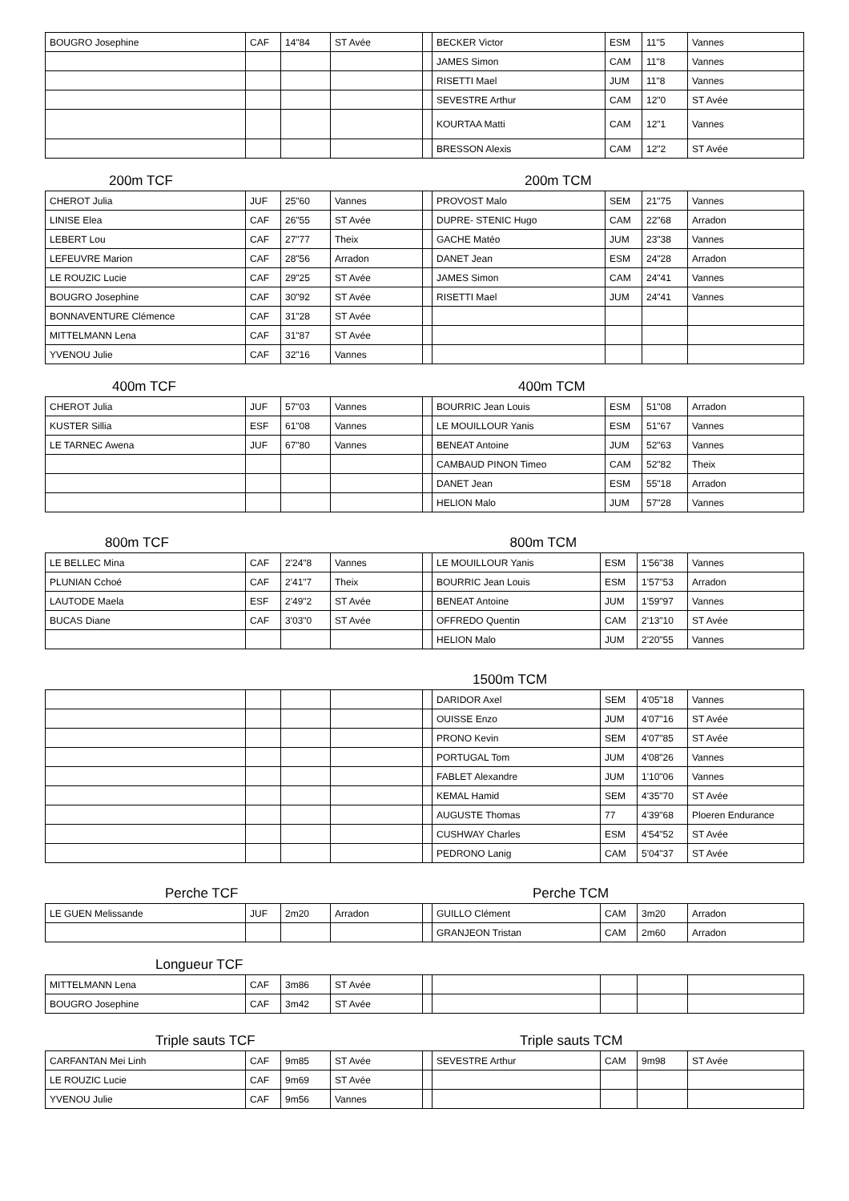| BOUGRO Josephine | CAF | 14"84 | ST Avée | | BECKER Victor | ESM | 11"5 | Vannes |
| | | | | | JAMES Simon | CAM | 11"8 | Vannes |
| | | | | | RISETTI Mael | JUM | 11"8 | Vannes |
| | | | | | SEVESTRE Arthur | CAM | 12"0 | ST Avée |
| | | | | | KOURTAA Matti | CAM | 12"1 | Vannes |
| | | | | | BRESSON Alexis | CAM | 12"2 | ST Avée |
200m TCF 200m TCM
| CHEROT Julia | JUF | 25"60 | Vannes | | PROVOST Malo | SEM | 21"75 | Vannes |
| LINISE Elea | CAF | 26"55 | ST Avée | | DUPRE- STENIC Hugo | CAM | 22"68 | Arradon |
| LEBERT Lou | CAF | 27"77 | Theix | | GACHE Matéo | JUM | 23"38 | Vannes |
| LEFEUVRE Marion | CAF | 28"56 | Arradon | | DANET Jean | ESM | 24"28 | Arradon |
| LE ROUZIC Lucie | CAF | 29"25 | ST Avée | | JAMES Simon | CAM | 24"41 | Vannes |
| BOUGRO Josephine | CAF | 30"92 | ST Avée | | RISETTI Mael | JUM | 24"41 | Vannes |
| BONNAVENTURE Clémence | CAF | 31"28 | ST Avée | | | | | |
| MITTELMANN Lena | CAF | 31"87 | ST Avée | | | | | |
| YVENOU Julie | CAF | 32"16 | Vannes | | | | | |
400m TCF 400m TCM
| CHEROT Julia | JUF | 57"03 | Vannes | | BOURRIC Jean Louis | ESM | 51"08 | Arradon |
| KUSTER Sillia | ESF | 61"08 | Vannes | | LE MOUILLOUR Yanis | ESM | 51"67 | Vannes |
| LE TARNEC Awena | JUF | 67"80 | Vannes | | BENEAT Antoine | JUM | 52"63 | Vannes |
| | | | | | CAMBAUD PINON Timeo | CAM | 52"82 | Theix |
| | | | | | DANET Jean | ESM | 55"18 | Arradon |
| | | | | | HELION Malo | JUM | 57"28 | Vannes |
800m TCF 800m TCM
| LE BELLEC Mina | CAF | 2'24"8 | Vannes | | LE MOUILLOUR Yanis | ESM | 1'56"38 | Vannes |
| PLUNIAN Cchoé | CAF | 2'41"7 | Theix | | BOURRIC Jean Louis | ESM | 1'57"53 | Arradon |
| LAUTODE Maela | ESF | 2'49"2 | ST Avée | | BENEAT Antoine | JUM | 1'59"97 | Vannes |
| BUCAS Diane | CAF | 3'03"0 | ST Avée | | OFFREDO Quentin | CAM | 2'13"10 | ST Avée |
| | | | | | HELION Malo | JUM | 2'20"55 | Vannes |
1500m TCM
| | | | | | DARIDOR Axel | SEM | 4'05"18 | Vannes |
| | | | | | OUISSE Enzo | JUM | 4'07"16 | ST Avée |
| | | | | | PRONO Kevin | SEM | 4'07"85 | ST Avée |
| | | | | | PORTUGAL Tom | JUM | 4'08"26 | Vannes |
| | | | | | FABLET Alexandre | JUM | 1'10"06 | Vannes |
| | | | | | KEMAL Hamid | SEM | 4'35"70 | ST Avée |
| | | | | | AUGUSTE Thomas | 77 | 4'39"68 | Ploeren Endurance |
| | | | | | CUSHWAY Charles | ESM | 4'54"52 | ST Avée |
| | | | | | PEDRONO Lanig | CAM | 5'04"37 | ST Avée |
Perche TCF Perche TCM
| LE GUEN Melissande | JUF | 2m20 | Arradon | | GUILLO Clément | CAM | 3m20 | Arradon |
| | | | | | GRANJEON Tristan | CAM | 2m60 | Arradon |
Longueur TCF
| MITTELMANN Lena | CAF | 3m86 | ST Avée | | | | | |
| BOUGRO Josephine | CAF | 3m42 | ST Avée | | | | | |
Triple sauts TCF Triple sauts TCM
| CARFANTAN Mei Linh | CAF | 9m85 | ST Avée | | SEVESTRE Arthur | CAM | 9m98 | ST Avée |
| LE ROUZIC Lucie | CAF | 9m69 | ST Avée | | | | | |
| YVENOU Julie | CAF | 9m56 | Vannes | | | | | |